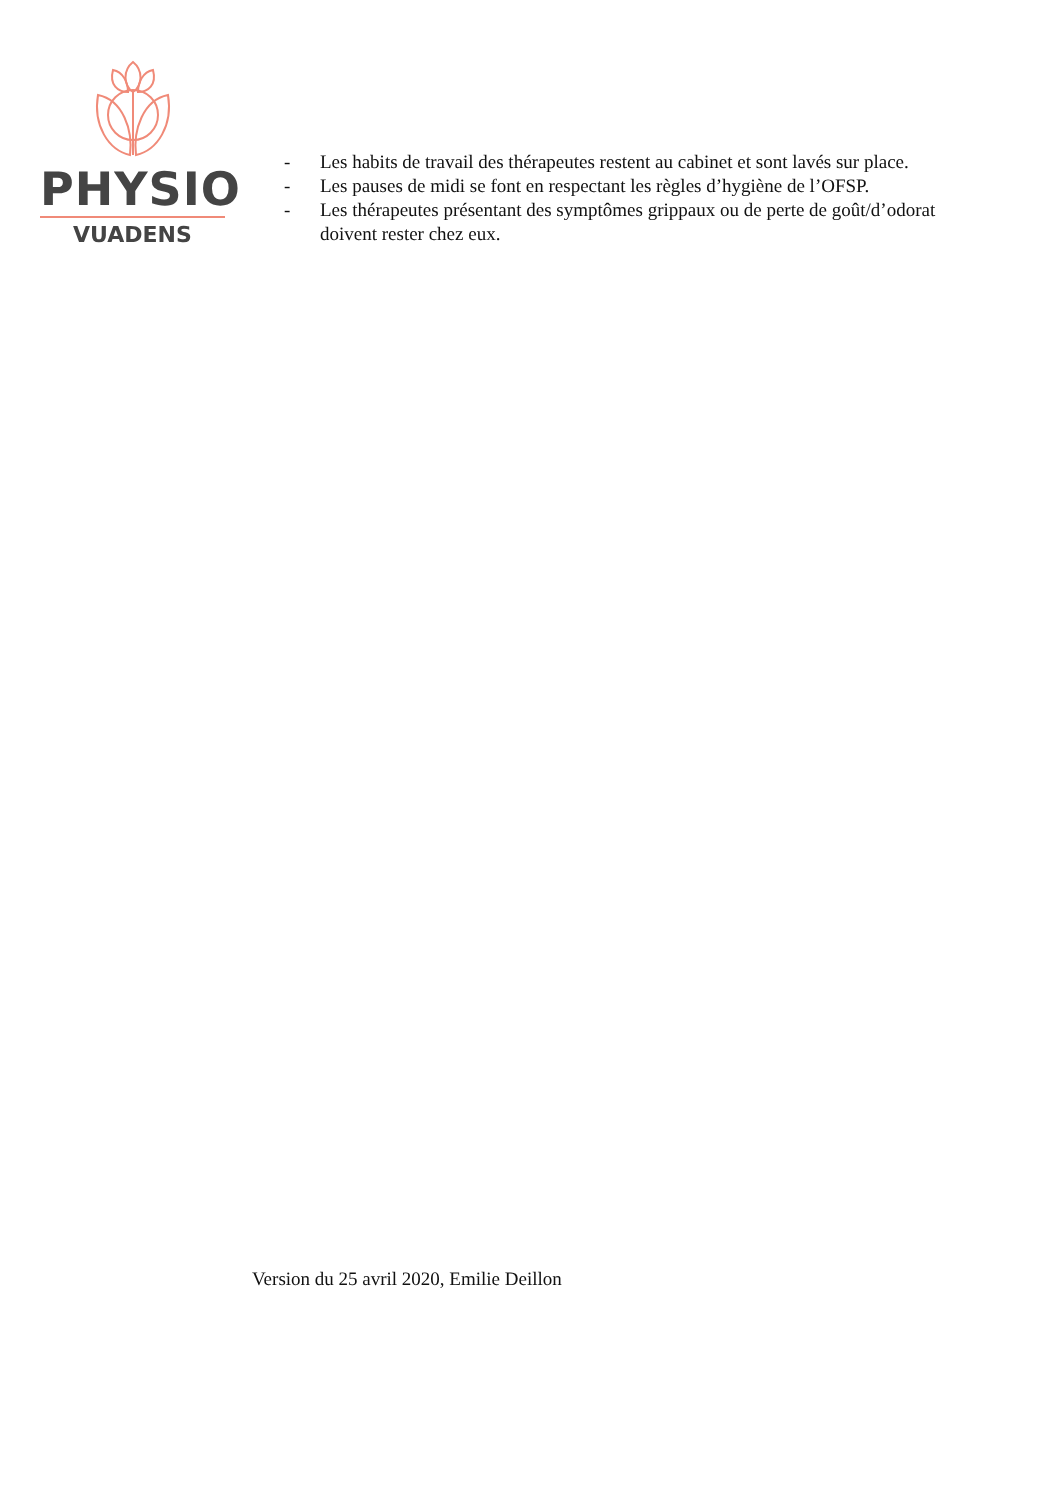PHYSIO
VUADENS
- Les habits de travail des thérapeutes restent au cabinet et sont lavés sur place.
- Les pauses de midi se font en respectant les règles d’hygiène de l’OFSP.
- Les thérapeutes présentant des symptômes grippaux ou de perte de goût/d’odorat doivent rester chez eux.
Version du 25 avril 2020, Emilie Deillon